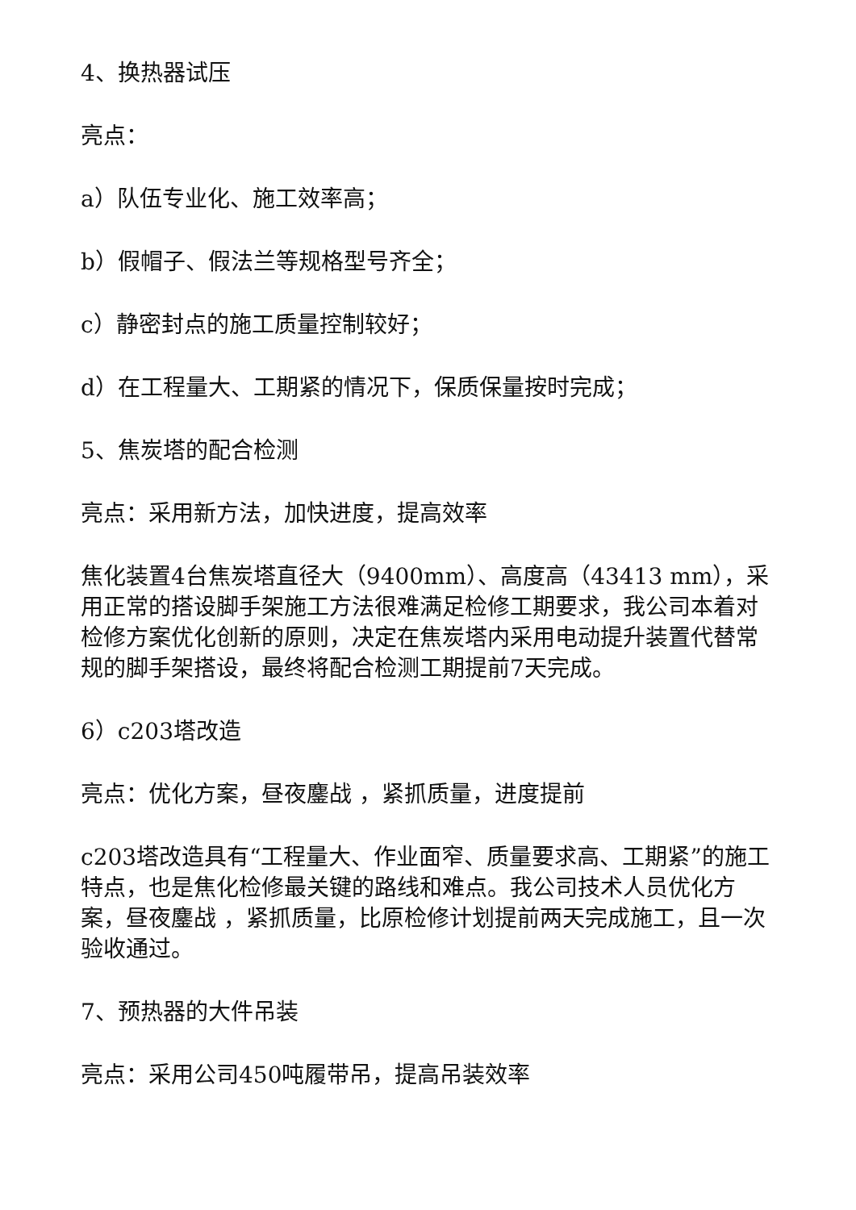4、换热器试压
亮点：
a）队伍专业化、施工效率高；
b）假帽子、假法兰等规格型号齐全；
c）静密封点的施工质量控制较好；
d）在工程量大、工期紧的情况下，保质保量按时完成；
5、焦炭塔的配合检测
亮点：采用新方法，加快进度，提高效率
焦化装置4台焦炭塔直径大（9400mm）、高度高（43413 mm），采用正常的搭设脚手架施工方法很难满足检修工期要求，我公司本着对检修方案优化创新的原则，决定在焦炭塔内采用电动提升装置代替常规的脚手架搭设，最终将配合检测工期提前7天完成。
6）c203塔改造
亮点：优化方案，昼夜鏖战 ，紧抓质量，进度提前
c203塔改造具有“工程量大、作业面窄、质量要求高、工期紧”的施工特点，也是焦化检修最关键的路线和难点。我公司技术人员优化方案，昼夜鏖战 ，紧抓质量，比原检修计划提前两天完成施工，且一次验收通过。
7、预热器的大件吊装
亮点：采用公司450吨履带吊，提高吊装效率